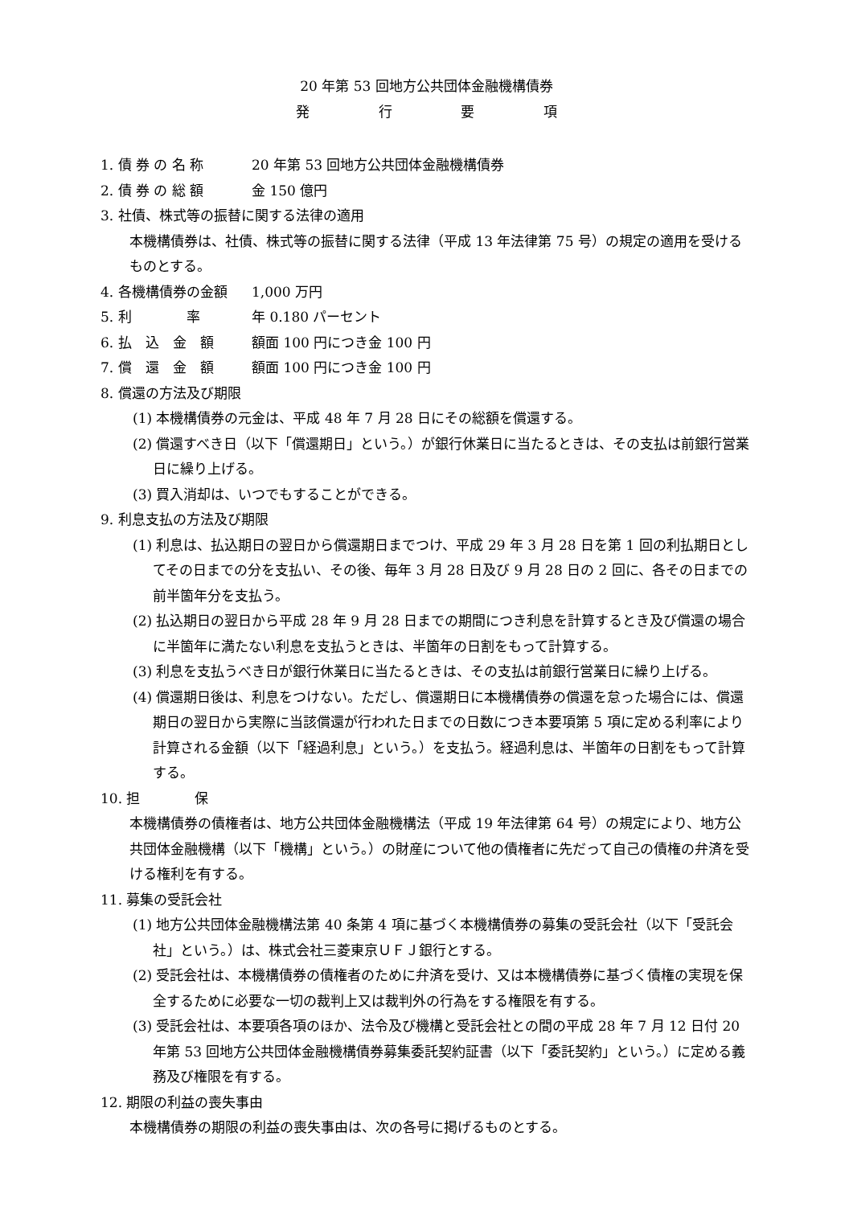20 年第 53 回地方公共団体金融機構債券
発 行 要 項
1. 債 券 の 名 称 20 年第 53 回地方公共団体金融機構債券
2. 債 券 の 総 額 金 150 億円
3. 社債、株式等の振替に関する法律の適用
本機構債券は、社債、株式等の振替に関する法律（平成 13 年法律第 75 号）の規定の適用を受けるものとする。
4. 各機構債券の金額 1,000 万円
5. 利　　　　率 年 0.180 パーセント
6. 払　込　金　額 額面 100 円につき金 100 円
7. 償　還　金　額 額面 100 円につき金 100 円
8. 償還の方法及び期限
(1) 本機構債券の元金は、平成 48 年 7 月 28 日にその総額を償還する。
(2) 償還すべき日（以下「償還期日」という。）が銀行休業日に当たるときは、その支払は前銀行営業日に繰り上げる。
(3) 買入消却は、いつでもすることができる。
9. 利息支払の方法及び期限
(1) 利息は、払込期日の翌日から償還期日までつけ、平成 29 年 3 月 28 日を第 1 回の利払期日としてその日までの分を支払い、その後、毎年 3 月 28 日及び 9 月 28 日の 2 回に、各その日までの前半箇年分を支払う。
(2) 払込期日の翌日から平成 28 年 9 月 28 日までの期間につき利息を計算するとき及び償還の場合に半箇年に満たない利息を支払うときは、半箇年の日割をもって計算する。
(3) 利息を支払うべき日が銀行休業日に当たるときは、その支払は前銀行営業日に繰り上げる。
(4) 償還期日後は、利息をつけない。ただし、償還期日に本機構債券の償還を怠った場合には、償還期日の翌日から実際に当該償還が行われた日までの日数につき本要項第 5 項に定める利率により計算される金額（以下「経過利息」という。）を支払う。経過利息は、半箇年の日割をもって計算する。
10. 担　　　　保
本機構債券の債権者は、地方公共団体金融機構法（平成 19 年法律第 64 号）の規定により、地方公共団体金融機構（以下「機構」という。）の財産について他の債権者に先だって自己の債権の弁済を受ける権利を有する。
11. 募集の受託会社
(1) 地方公共団体金融機構法第 40 条第 4 項に基づく本機構債券の募集の受託会社（以下「受託会社」という。）は、株式会社三菱東京ＵＦＪ銀行とする。
(2) 受託会社は、本機構債券の債権者のために弁済を受け、又は本機構債券に基づく債権の実現を保全するために必要な一切の裁判上又は裁判外の行為をする権限を有する。
(3) 受託会社は、本要項各項のほか、法令及び機構と受託会社との間の平成 28 年 7 月 12 日付 20 年第 53 回地方公共団体金融機構債券募集委託契約証書（以下「委託契約」という。）に定める義務及び権限を有する。
12. 期限の利益の喪失事由
本機構債券の期限の利益の喪失事由は、次の各号に掲げるものとする。